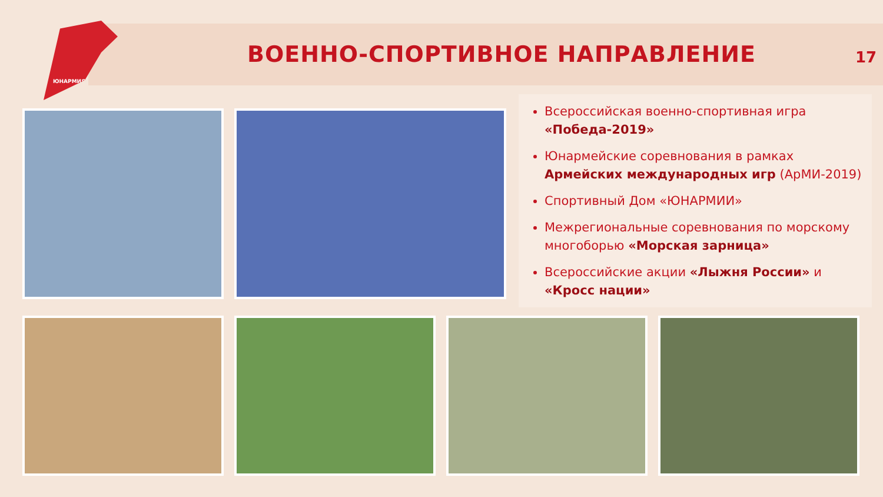ЮНАРМИЯ
ВОЕННО-СПОРТИВНОЕ НАПРАВЛЕНИЕ 17
Всероссийская военно-спортивная игра «Победа-2019»
Юнармейские соревнования в рамках Армейских международных игр (АрМИ-2019)
Спортивный Дом «ЮНАРМИИ»
Межрегиональные соревнования по морскому многоборью «Морская зарница»
Всероссийские акции «Лыжня России» и «Кросс нации»